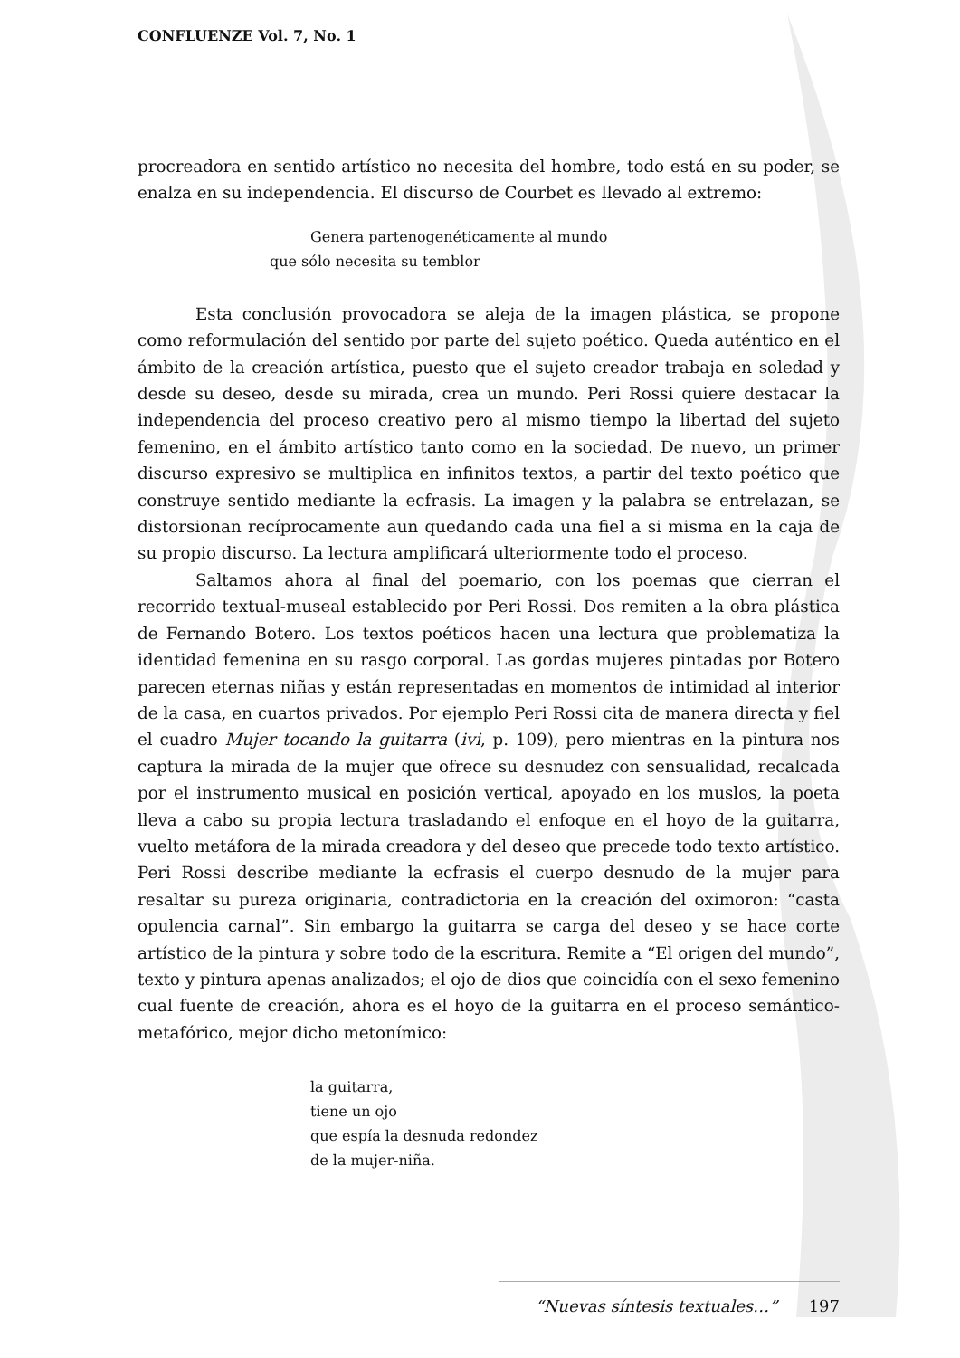CONFLUENZE Vol. 7, No. 1
procreadora en sentido artístico no necesita del hombre, todo está en su poder, se enalza en su independencia. El discurso de Courbet es llevado al extremo:
Genera partenogenéticamente al mundo
que sólo necesita su temblor
Esta conclusión provocadora se aleja de la imagen plástica, se propone como reformulación del sentido por parte del sujeto poético. Queda auténtico en el ámbito de la creación artística, puesto que el sujeto creador trabaja en soledad y desde su deseo, desde su mirada, crea un mundo. Peri Rossi quiere destacar la independencia del proceso creativo pero al mismo tiempo la libertad del sujeto femenino, en el ámbito artístico tanto como en la sociedad. De nuevo, un primer discurso expresivo se multiplica en infinitos textos, a partir del texto poético que construye sentido mediante la ecfrasis. La imagen y la palabra se entrelazan, se distorsionan recíprocamente aun quedando cada una fiel a si misma en la caja de su propio discurso. La lectura amplificará ulteriormente todo el proceso.
Saltamos ahora al final del poemario, con los poemas que cierran el recorrido textual-museal establecido por Peri Rossi. Dos remiten a la obra plástica de Fernando Botero. Los textos poéticos hacen una lectura que problematiza la identidad femenina en su rasgo corporal. Las gordas mujeres pintadas por Botero parecen eternas niñas y están representadas en momentos de intimidad al interior de la casa, en cuartos privados. Por ejemplo Peri Rossi cita de manera directa y fiel el cuadro Mujer tocando la guitarra (ivi, p. 109), pero mientras en la pintura nos captura la mirada de la mujer que ofrece su desnudez con sensualidad, recalcada por el instrumento musical en posición vertical, apoyado en los muslos, la poeta lleva a cabo su propia lectura trasladando el enfoque en el hoyo de la guitarra, vuelto metáfora de la mirada creadora y del deseo que precede todo texto artístico. Peri Rossi describe mediante la ecfrasis el cuerpo desnudo de la mujer para resaltar su pureza originaria, contradictoria en la creación del oximoron: “casta opulencia carnal”. Sin embargo la guitarra se carga del deseo y se hace corte artístico de la pintura y sobre todo de la escritura. Remite a “El origen del mundo”, texto y pintura apenas analizados; el ojo de dios que coincidía con el sexo femenino cual fuente de creación, ahora es el hoyo de la guitarra en el proceso semántico-metafórico, mejor dicho metonímico:
la guitarra,
tiene un ojo
que espía la desnuda redondez
de la mujer-niña.
“Nuevas síntesis textuales…” 197